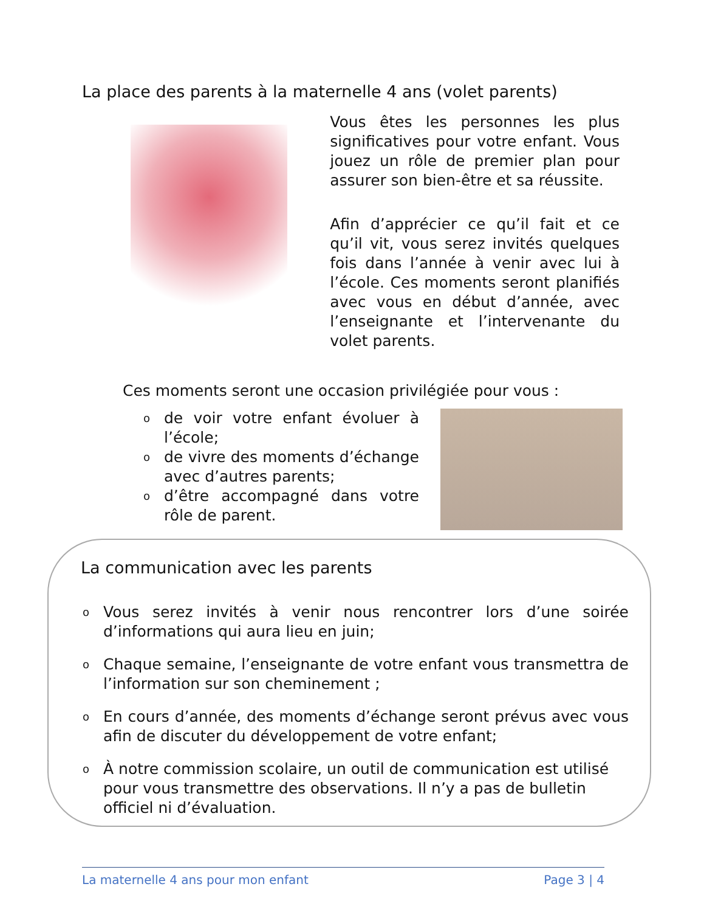La place des parents à la maternelle 4 ans (volet parents)
Vous êtes les personnes les plus significatives pour votre enfant. Vous jouez un rôle de premier plan pour assurer son bien-être et sa réussite.
Afin d’apprécier ce qu’il fait et ce qu’il vit, vous serez invités quelques fois dans l’année à venir avec lui à l’école. Ces moments seront planifiés avec vous en début d’année, avec l’enseignante et l’intervenante du volet parents.
Ces moments seront une occasion privilégiée pour vous :
o de voir votre enfant évoluer à l’école;
o de vivre des moments d’échange avec d’autres parents;
o d’être accompagné dans votre rôle de parent.
La communication avec les parents
o Vous serez invités à venir nous rencontrer lors d’une soirée d’informations qui aura lieu en juin;
o Chaque semaine, l’enseignante de votre enfant vous transmettra de l’information sur son cheminement ;
o En cours d’année, des moments d’échange seront prévus avec vous afin de discuter du développement de votre enfant;
o À notre commission scolaire, un outil de communication est utilisé pour vous transmettre des observations. Il n’y a pas de bulletin officiel ni d’évaluation.
La maternelle 4 ans pour mon enfant Page 3 | 4